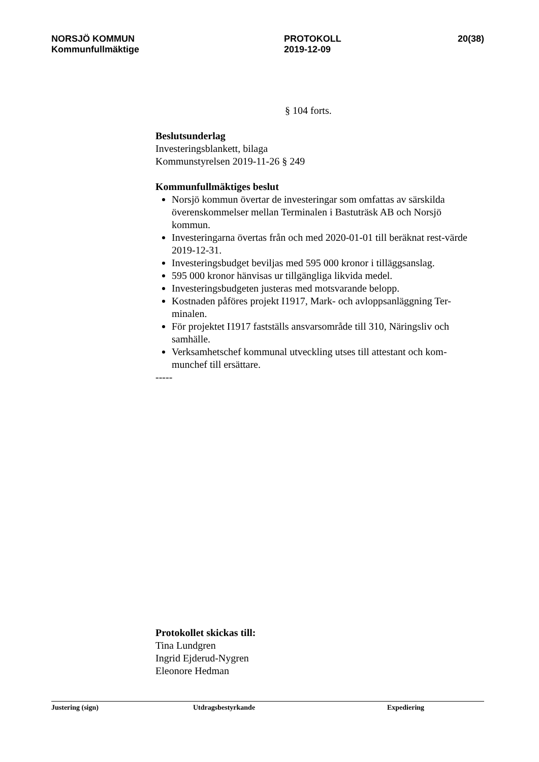NORSJÖ KOMMUN
Kommunfullmäktige
PROTOKOLL
2019-12-09
20(38)
§ 104 forts.
Beslutsunderlag
Investeringsblankett, bilaga
Kommunstyrelsen 2019-11-26 § 249
Kommunfullmäktiges beslut
Norsjö kommun övertar de investeringar som omfattas av särskilda överenskommelser mellan Terminalen i Bastuträsk AB och Norsjö kommun.
Investeringarna övertas från och med 2020-01-01 till beräknat rest-värde 2019-12-31.
Investeringsbudget beviljas med 595 000 kronor i tilläggsanslag.
595 000 kronor hänvisas ur tillgängliga likvida medel.
Investeringsbudgeten justeras med motsvarande belopp.
Kostnaden påföres projekt I1917, Mark- och avloppsanläggning Ter-minalen.
För projektet I1917 fastställs ansvarsområde till 310, Näringsliv och samhälle.
Verksamhetschef kommunal utveckling utses till attestant och kom-munchef till ersättare.
-----
Protokollet skickas till:
Tina Lundgren
Ingrid Ejderud-Nygren
Eleonore Hedman
Justering (sign) Utdragsbestyrkande Expediering